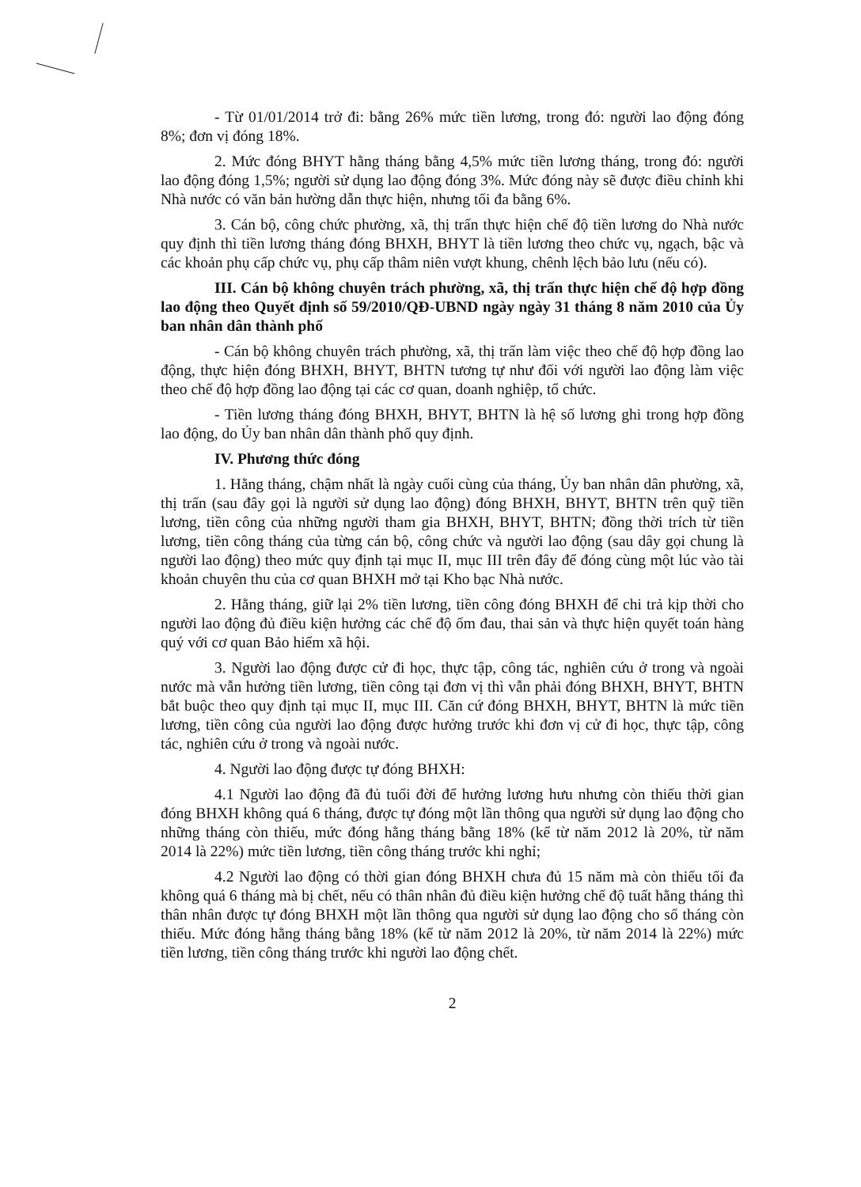- Từ 01/01/2014 trở đi: bằng 26% mức tiền lương, trong đó: người lao động đóng 8%; đơn vị đóng 18%.
2. Mức đóng BHYT hằng tháng bằng 4,5% mức tiền lương tháng, trong đó: người lao động đóng 1,5%; người sử dụng lao động đóng 3%. Mức đóng này sẽ được điều chỉnh khi Nhà nước có văn bản hường dẫn thực hiện, nhưng tối đa bằng 6%.
3. Cán bộ, công chức phường, xã, thị trấn thực hiện chế độ tiền lương do Nhà nước quy định thì tiền lương tháng đóng BHXH, BHYT là tiền lương theo chức vụ, ngạch, bậc và các khoản phụ cấp chức vụ, phụ cấp thâm niên vượt khung, chênh lệch bảo lưu (nếu có).
III. Cán bộ không chuyên trách phường, xã, thị trấn thực hiện chế độ hợp đồng lao động theo Quyết định số 59/2010/QĐ-UBND ngày ngày 31 tháng 8 năm 2010 của Ủy ban nhân dân thành phố
- Cán bộ không chuyên trách phường, xã, thị trấn làm việc theo chế độ hợp đồng lao động, thực hiện đóng BHXH, BHYT, BHTN tương tự như đối với người lao động làm việc theo chế độ hợp đồng lao động tại các cơ quan, doanh nghiệp, tổ chức.
- Tiền lương tháng đóng BHXH, BHYT, BHTN là hệ số lương ghi trong hợp đồng lao động, do Ủy ban nhân dân thành phố quy định.
IV. Phương thức đóng
1. Hằng tháng, chậm nhất là ngày cuối cùng của tháng, Ủy ban nhân dân phường, xã, thị trấn (sau đây gọi là người sử dụng lao động) đóng BHXH, BHYT, BHTN trên quỹ tiền lương, tiền công của những người tham gia BHXH, BHYT, BHTN; đồng thời trích từ tiền lương, tiền công tháng của từng cán bộ, công chức và người lao động (sau dây gọi chung là người lao động) theo mức quy định tại mục II, mục III trên đây để đóng cùng một lúc vào tài khoản chuyên thu của cơ quan BHXH mở tại Kho bạc Nhà nước.
2. Hằng tháng, giữ lại 2% tiền lương, tiền công đóng BHXH để chi trả kịp thời cho người lao động đủ điều kiện hưởng các chế độ ốm đau, thai sản và thực hiện quyết toán hàng quý với cơ quan Bảo hiểm xã hội.
3. Người lao động được cử đi học, thực tập, công tác, nghiên cứu ở trong và ngoài nước mà vẫn hưởng tiền lương, tiền công tại đơn vị thì vẫn phải đóng BHXH, BHYT, BHTN bắt buộc theo quy định tại mục II, mục III. Căn cứ đóng BHXH, BHYT, BHTN là mức tiền lương, tiền công của người lao động được hưởng trước khi đơn vị cử đi học, thực tập, công tác, nghiên cứu ở trong và ngoài nước.
4. Người lao động được tự đóng BHXH:
4.1 Người lao động đã đủ tuổi đời để hưởng lương hưu nhưng còn thiếu thời gian đóng BHXH không quá 6 tháng, được tự đóng một lần thông qua người sử dụng lao động cho những tháng còn thiếu, mức đóng hằng tháng bằng 18% (kể từ năm 2012 là 20%, từ năm 2014 là 22%) mức tiền lương, tiền công tháng trước khi nghỉ;
4.2 Người lao động có thời gian đóng BHXH chưa đủ 15 năm mà còn thiếu tối đa không quá 6 tháng mà bị chết, nếu có thân nhân đủ điều kiện hưởng chế độ tuất hằng tháng thì thân nhân được tự đóng BHXH một lần thông qua người sử dụng lao động cho số tháng còn thiếu. Mức đóng hằng tháng bằng 18% (kể từ năm 2012 là 20%, từ năm 2014 là 22%) mức tiền lương, tiền công tháng trước khi người lao động chết.
2